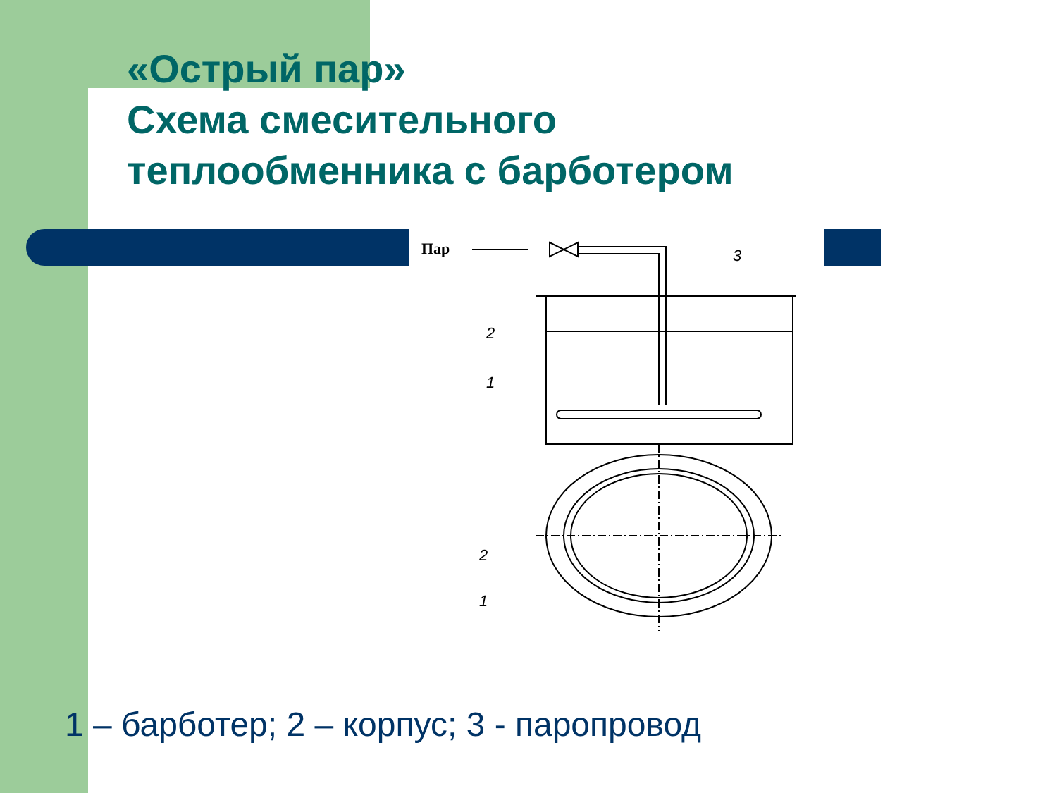«Острый пар»
Схема смесительного
теплообменника с барботером
Пар
2
1
3
2
1
1 – барботер; 2 – корпус; 3 - паропровод